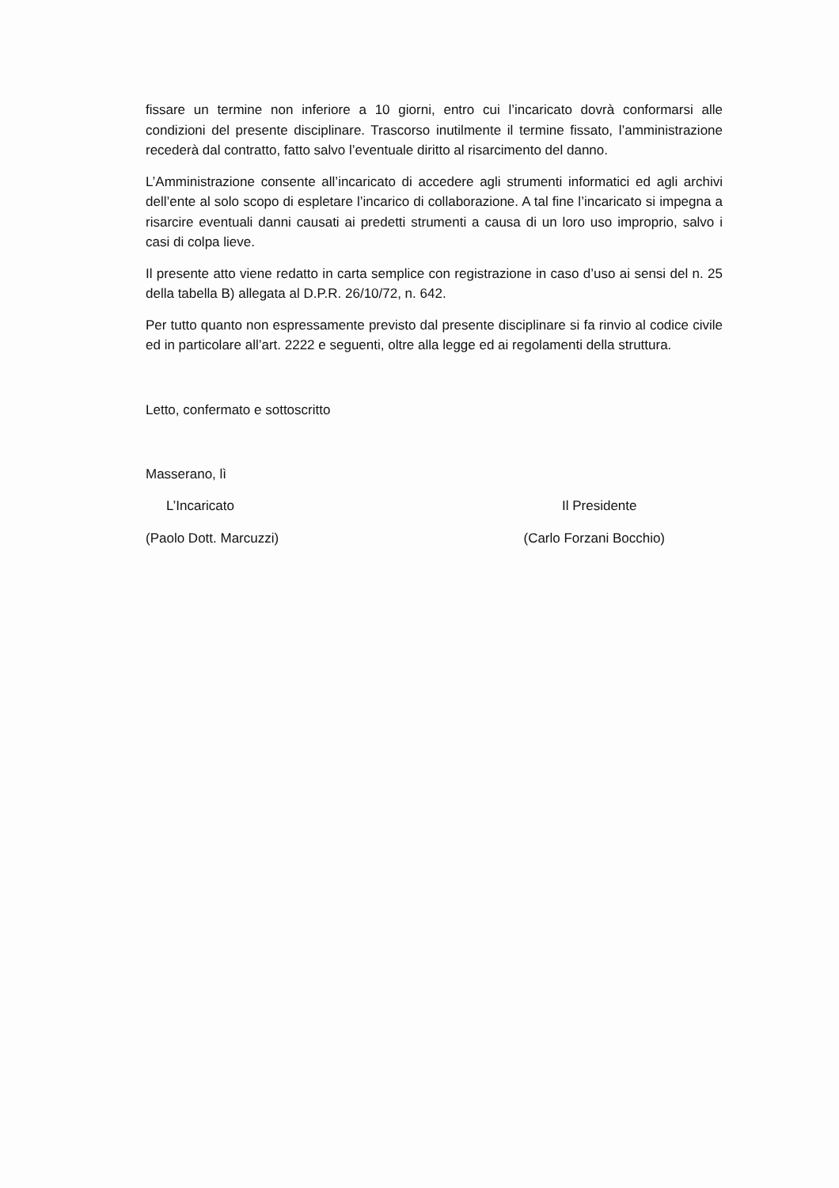fissare un termine non inferiore a 10 giorni, entro cui l’incaricato dovrà conformarsi alle condizioni del presente disciplinare. Trascorso inutilmente il termine fissato, l’amministrazione recederà dal contratto, fatto salvo l’eventuale diritto al risarcimento del danno.
L’Amministrazione consente all’incaricato di accedere agli strumenti informatici ed agli archivi dell’ente al solo scopo di espletare l’incarico di collaborazione. A tal fine l’incaricato si impegna a risarcire eventuali danni causati ai predetti strumenti a causa di un loro uso improprio, salvo i casi di colpa lieve.
Il presente atto viene redatto in carta semplice con registrazione in caso d’uso ai sensi del n. 25 della tabella B) allegata al D.P.R. 26/10/72, n. 642.
Per tutto quanto non espressamente previsto dal presente disciplinare si fa rinvio al codice civile ed in particolare all’art. 2222 e seguenti, oltre alla legge ed ai regolamenti della struttura.
Letto, confermato e sottoscritto
Masserano, lì
L’Incaricato Il Presidente
(Paolo Dott. Marcuzzi) (Carlo Forzani Bocchio)